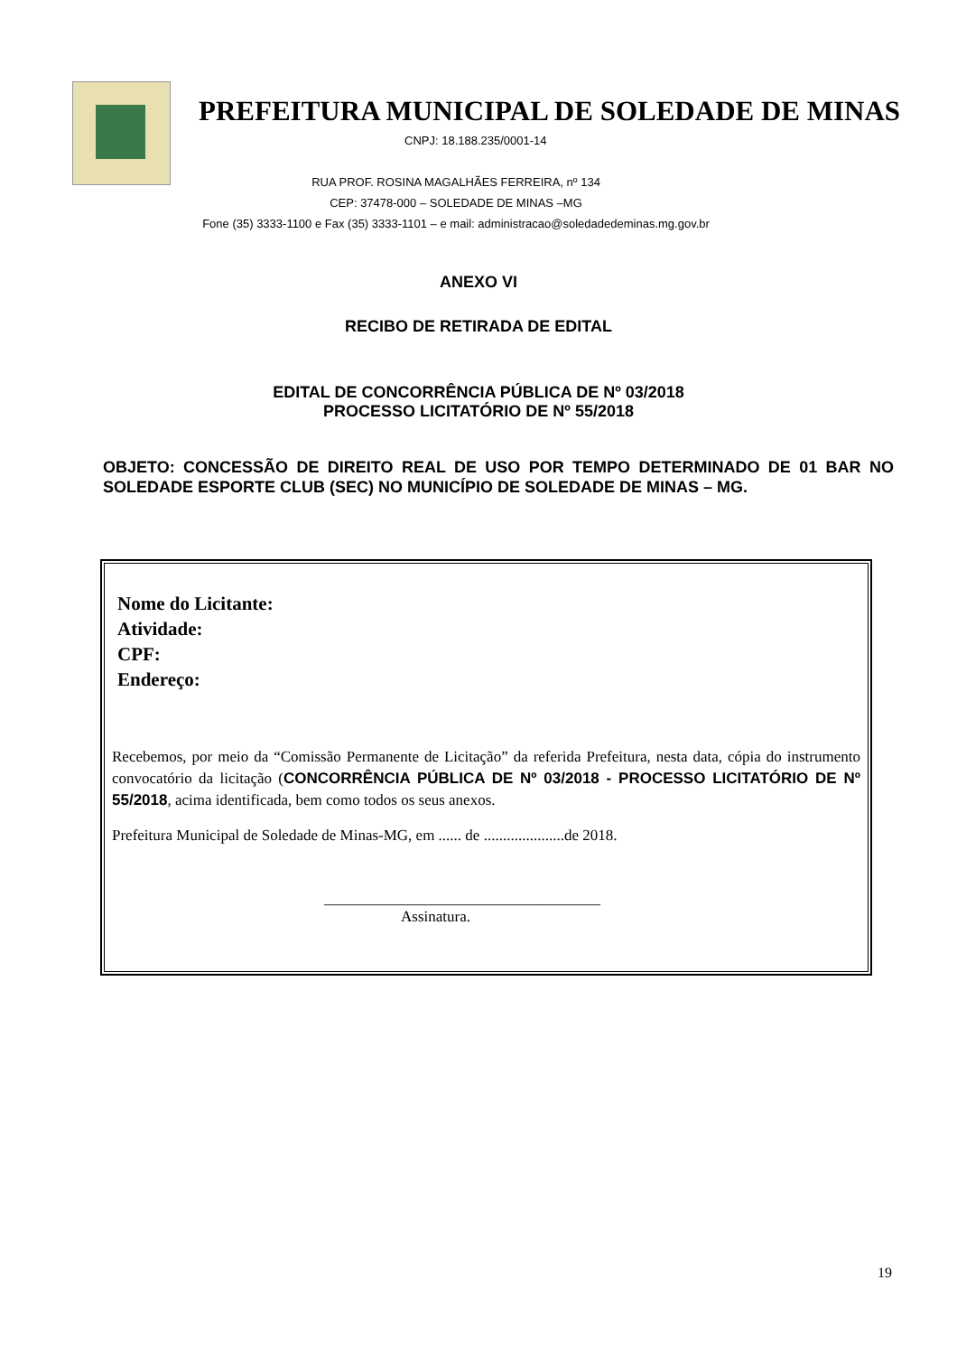PREFEITURA MUNICIPAL DE SOLEDADE DE MINAS
CNPJ: 18.188.235/0001-14
RUA PROF. ROSINA MAGALHÃES FERREIRA, nº 134
CEP: 37478-000 – SOLEDADE DE MINAS –MG
Fone (35) 3333-1100 e Fax (35) 3333-1101 – e mail: administracao@soledadedeminas.mg.gov.br
ANEXO VI
RECIBO DE RETIRADA DE EDITAL
EDITAL DE CONCORRÊNCIA PÚBLICA DE Nº 03/2018
PROCESSO LICITATÓRIO DE Nº 55/2018
OBJETO: CONCESSÃO DE DIREITO REAL DE USO POR TEMPO DETERMINADO DE 01 BAR NO SOLEDADE ESPORTE CLUB (SEC) NO MUNICÍPIO DE SOLEDADE DE MINAS – MG.
Nome do Licitante:
Atividade:
CPF:
Endereço:
Recebemos, por meio da “Comissão Permanente de Licitação” da referida Prefeitura, nesta data, cópia do instrumento convocatório da licitação (CONCORRÊNCIA PÚBLICA DE Nº 03/2018 - PROCESSO LICITATÓRIO DE Nº 55/2018, acima identificada, bem como todos os seus anexos.
Prefeitura Municipal de Soledade de Minas-MG, em ...... de .....................de 2018.
____________________________________
Assinatura.
19